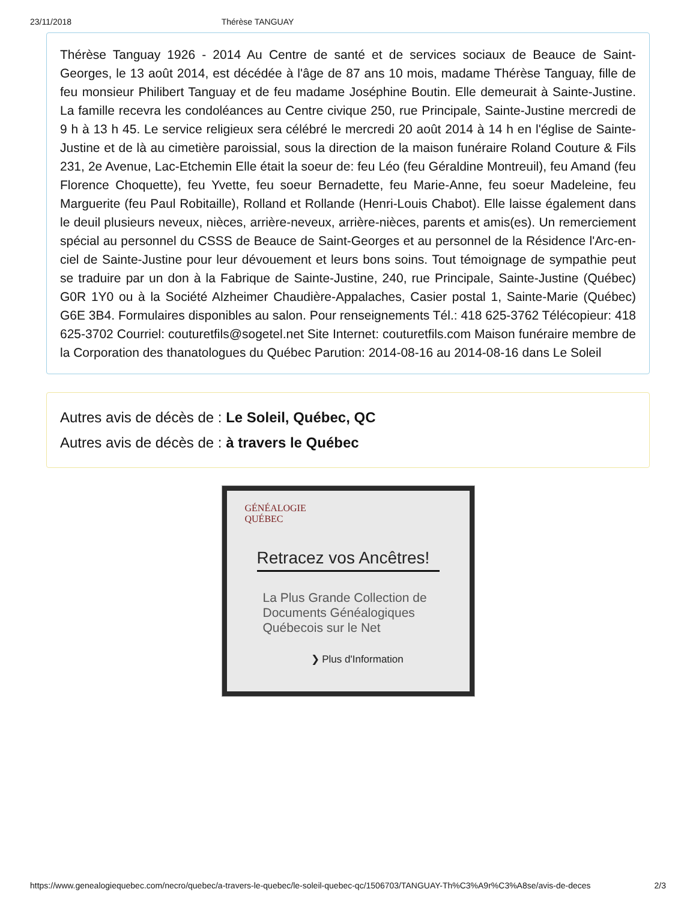23/11/2018 Thérèse TANGUAY
Thérèse Tanguay 1926 - 2014 Au Centre de santé et de services sociaux de Beauce de Saint-Georges, le 13 août 2014, est décédée à l'âge de 87 ans 10 mois, madame Thérèse Tanguay, fille de feu monsieur Philibert Tanguay et de feu madame Joséphine Boutin. Elle demeurait à Sainte-Justine. La famille recevra les condoléances au Centre civique 250, rue Principale, Sainte-Justine mercredi de 9 h à 13 h 45. Le service religieux sera célébré le mercredi 20 août 2014 à 14 h en l'église de Sainte-Justine et de là au cimetière paroissial, sous la direction de la maison funéraire Roland Couture & Fils 231, 2e Avenue, Lac-Etchemin Elle était la soeur de: feu Léo (feu Géraldine Montreuil), feu Amand (feu Florence Choquette), feu Yvette, feu soeur Bernadette, feu Marie-Anne, feu soeur Madeleine, feu Marguerite (feu Paul Robitaille), Rolland et Rollande (Henri-Louis Chabot). Elle laisse également dans le deuil plusieurs neveux, nièces, arrière-neveux, arrière-nièces, parents et amis(es). Un remerciement spécial au personnel du CSSS de Beauce de Saint-Georges et au personnel de la Résidence l'Arc-en-ciel de Sainte-Justine pour leur dévouement et leurs bons soins. Tout témoignage de sympathie peut se traduire par un don à la Fabrique de Sainte-Justine, 240, rue Principale, Sainte-Justine (Québec) G0R 1Y0 ou à la Société Alzheimer Chaudière-Appalaches, Casier postal 1, Sainte-Marie (Québec) G6E 3B4. Formulaires disponibles au salon. Pour renseignements Tél.: 418 625-3762 Télécopieur: 418 625-3702 Courriel: couturetfils@sogetel.net Site Internet: couturetfils.com Maison funéraire membre de la Corporation des thanatologues du Québec Parution: 2014-08-16 au 2014-08-16 dans Le Soleil
Autres avis de décès de : Le Soleil, Québec, QC
Autres avis de décès de : à travers le Québec
GÉNÉALOGIE
QUÉBEC
Retracez vos Ancêtres!
La Plus Grande Collection de Documents Généalogiques Québecois sur le Net
❯ Plus d'Information
https://www.genealogiequebec.com/necro/quebec/a-travers-le-quebec/le-soleil-quebec-qc/1506703/TANGUAY-Th%C3%A9r%C3%A8se/avis-de-deces 2/3